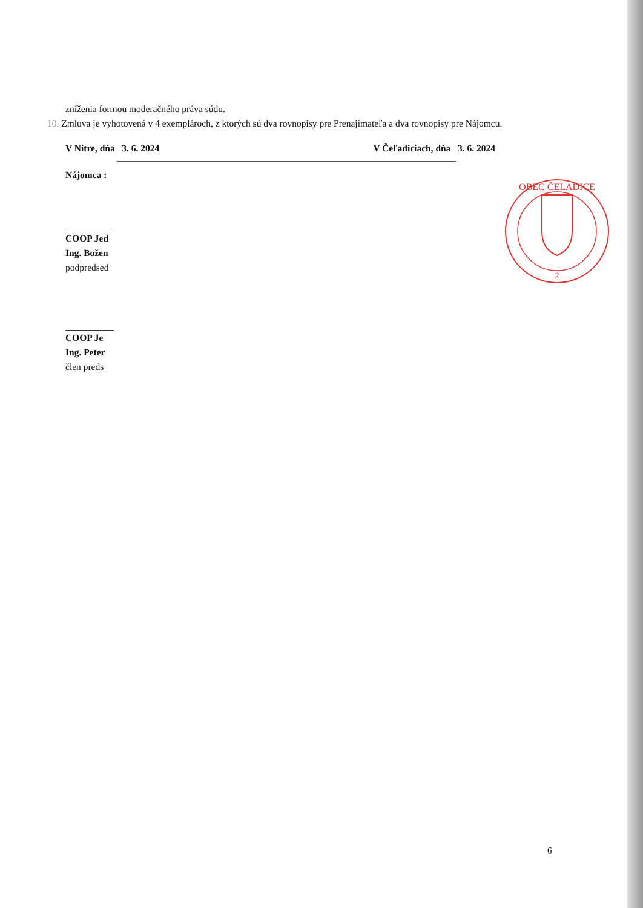zníženia formou moderačného práva súdu.
10. Zmluva je vyhotovená v 4 exemplároch, z ktorých sú dva rovnopisy pre Prenajímateľa a dva rovnopisy pre Nájomcu.
V Nitre, dňa 3. 6. 2024 V Čeľadiciach, dňa 3. 6. 2024
Nájomca :
COOP Jed
Ing. Božen
podpredsed
COOP Je
Ing. Peter
člen preds
OBEC ČELADICE
2
6